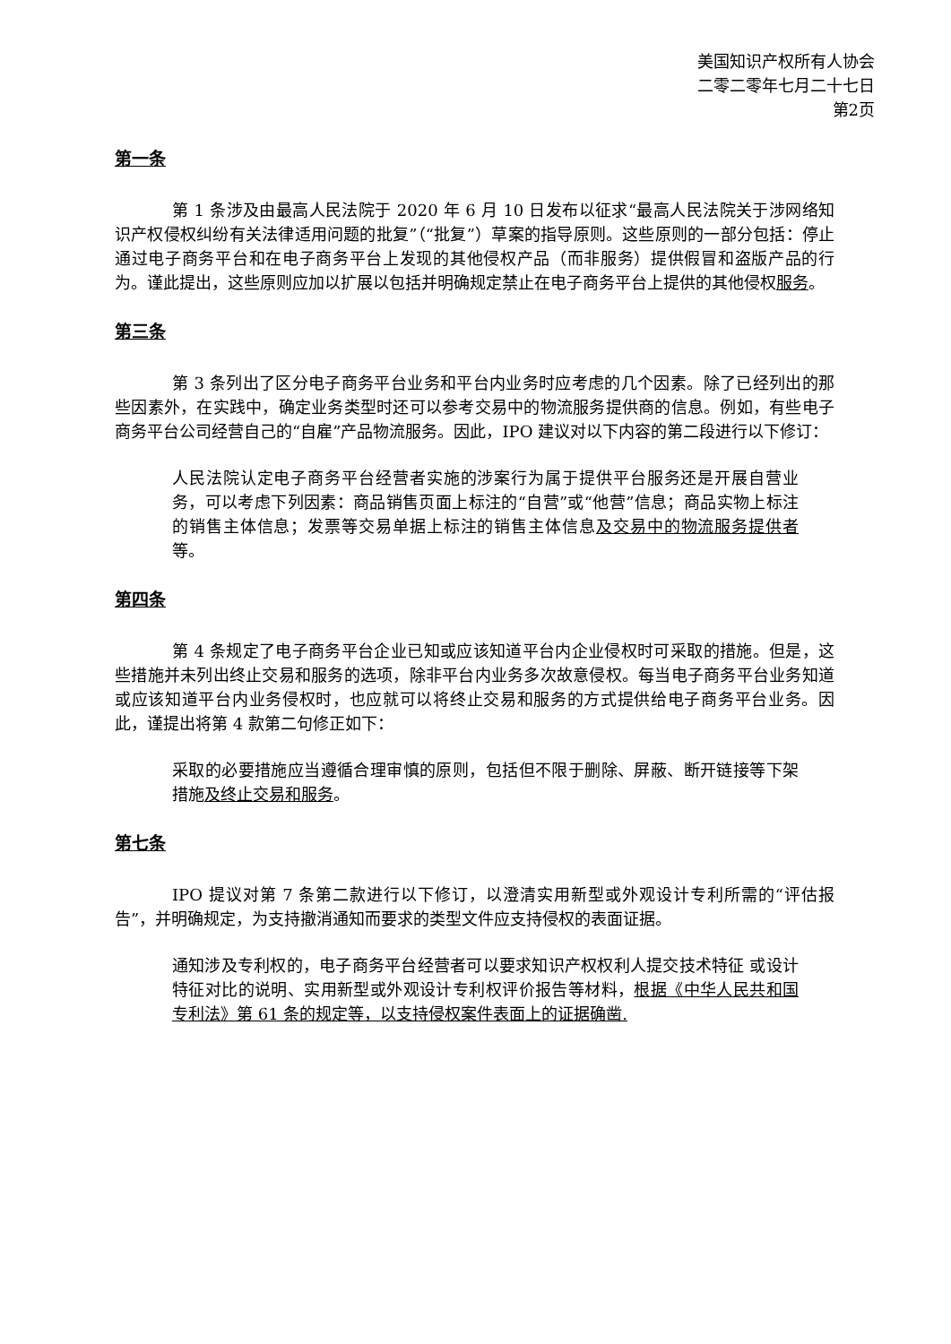美国知识产权所有人协会
二零二零年七月二十七日
第2页
第一条
第 1 条涉及由最高人民法院于 2020 年 6 月 10 日发布以征求“最高人民法院关于涉网络知识产权侵权纠纷有关法律适用问题的批复”（“批复”）草案的指导原则。这些原则的一部分包括：停止通过电子商务平台和在电子商务平台上发现的其他侵权产品（而非服务）提供假冒和盗版产品的行为。谨此提出，这些原则应加以扩展以包括并明确规定禁止在电子商务平台上提供的其他侵权服务。
第三条
第 3 条列出了区分电子商务平台业务和平台内业务时应考虑的几个因素。除了已经列出的那些因素外，在实践中，确定业务类型时还可以参考交易中的物流服务提供商的信息。例如，有些电子商务平台公司经营自己的“自雇”产品物流服务。因此，IPO 建议对以下内容的第二段进行以下修订：
人民法院认定电子商务平台经营者实施的涉案行为属于提供平台服务还是开展自营业务，可以考虑下列因素：商品销售页面上标注的“自营”或“他营”信息；商品实物上标注的销售主体信息；发票等交易单据上标注的销售主体信息及交易中的物流服务提供者等。
第四条
第 4 条规定了电子商务平台企业已知或应该知道平台内企业侵权时可采取的措施。但是，这些措施并未列出终止交易和服务的选项，除非平台内业务多次故意侵权。每当电子商务平台业务知道或应该知道平台内业务侵权时，也应就可以将终止交易和服务的方式提供给电子商务平台业务。因此，谨提出将第 4 款第二句修正如下：
采取的必要措施应当遵循合理审慎的原则，包括但不限于删除、屏蔽、断开链接等下架措施及终止交易和服务。
第七条
IPO 提议对第 7 条第二款进行以下修订，以澄清实用新型或外观设计专利所需的“评估报告”，并明确规定，为支持撤消通知而要求的类型文件应支持侵权的表面证据。
通知涉及专利权的，电子商务平台经营者可以要求知识产权权利人提交技术特征 或设计特征对比的说明、实用新型或外观设计专利权评价报告等材料，根据《中华人民共和国专利法》第 61 条的规定等，以支持侵权案件表面上的证据确凿.